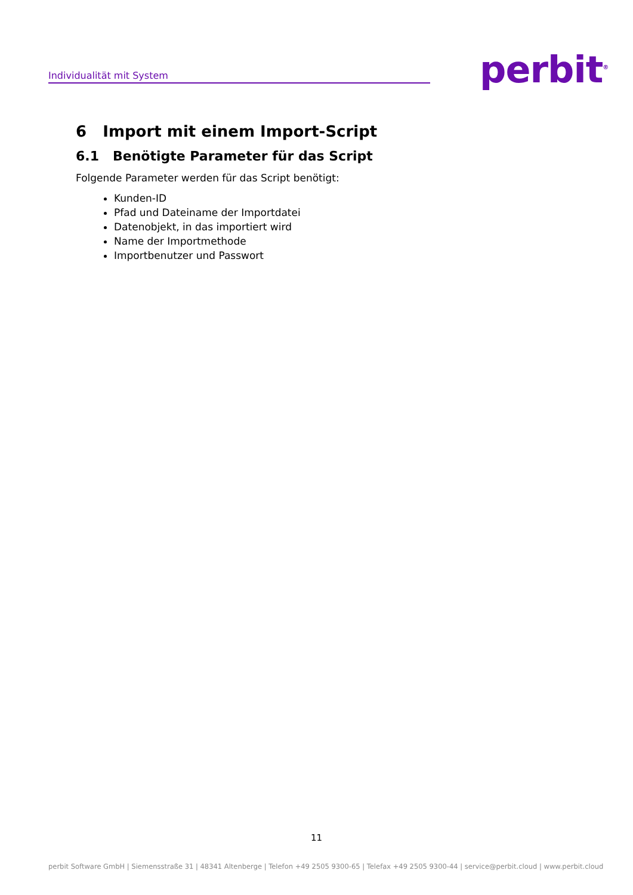Individualität mit System perbit<sup>®</sup>
6 Import mit einem Import-Script
6.1 Benötigte Parameter für das Script
Folgende Parameter werden für das Script benötigt:
Kunden-ID
Pfad und Dateiname der Importdatei
Datenobjekt, in das importiert wird
Name der Importmethode
Importbenutzer und Passwort
11
perbit Software GmbH | Siemensstraße 31 | 48341 Altenberge | Telefon +49 2505 9300-65 | Telefax +49 2505 9300-44 | service@perbit.cloud | www.perbit.cloud